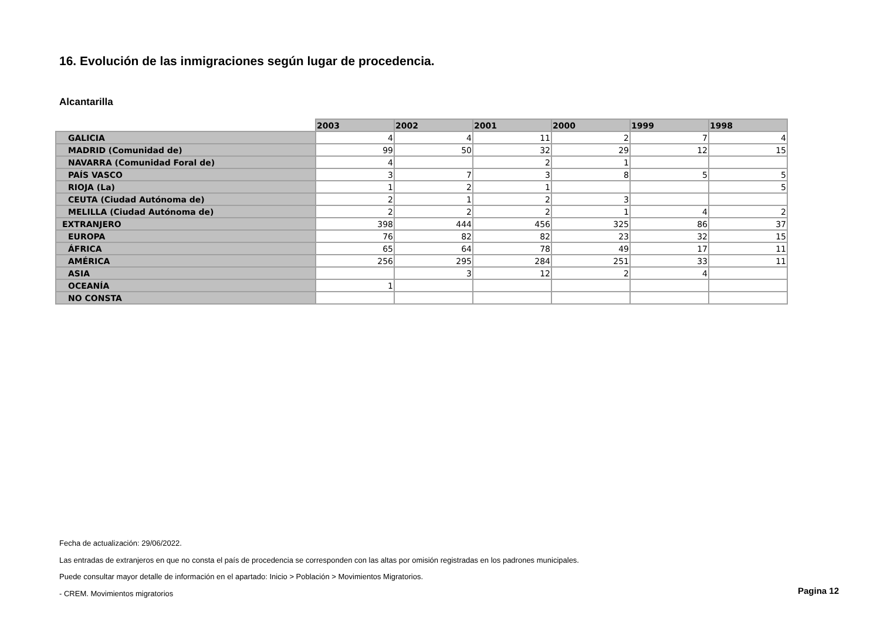16. Evolución de las inmigraciones según lugar de procedencia.
Alcantarilla
| | 2003 | 2002 | 2001 | 2000 | 1999 | 1998 |
| --- | --- | --- | --- | --- | --- | --- |
| GALICIA | 4 | 4 | 11 | 2 | 7 | 4 |
| MADRID (Comunidad de) | 99 | 50 | 32 | 29 | 12 | 15 |
| NAVARRA (Comunidad Foral de) | 4 | | 2 | 1 | | |
| PAÍS VASCO | 3 | 7 | 3 | 8 | 5 | 5 |
| RIOJA (La) | 1 | 2 | 1 | | | 5 |
| CEUTA (Ciudad Autónoma de) | 2 | 1 | 2 | 3 | | |
| MELILLA (Ciudad Autónoma de) | 2 | 2 | 2 | 1 | 4 | 2 |
| EXTRANJERO | 398 | 444 | 456 | 325 | 86 | 37 |
| EUROPA | 76 | 82 | 82 | 23 | 32 | 15 |
| ÁFRICA | 65 | 64 | 78 | 49 | 17 | 11 |
| AMÉRICA | 256 | 295 | 284 | 251 | 33 | 11 |
| ASIA | | 3 | 12 | 2 | 4 | |
| OCEANÍA | 1 | | | | | |
| NO CONSTA | | | | | | |
Fecha de actualización: 29/06/2022.
Las entradas de extranjeros en que no consta el país de procedencia se corresponden con las altas por omisión registradas en los padrones municipales.
Puede consultar mayor detalle de información en el apartado: Inicio > Población > Movimientos Migratorios.
- CREM. Movimientos migratorios
Pagina 12